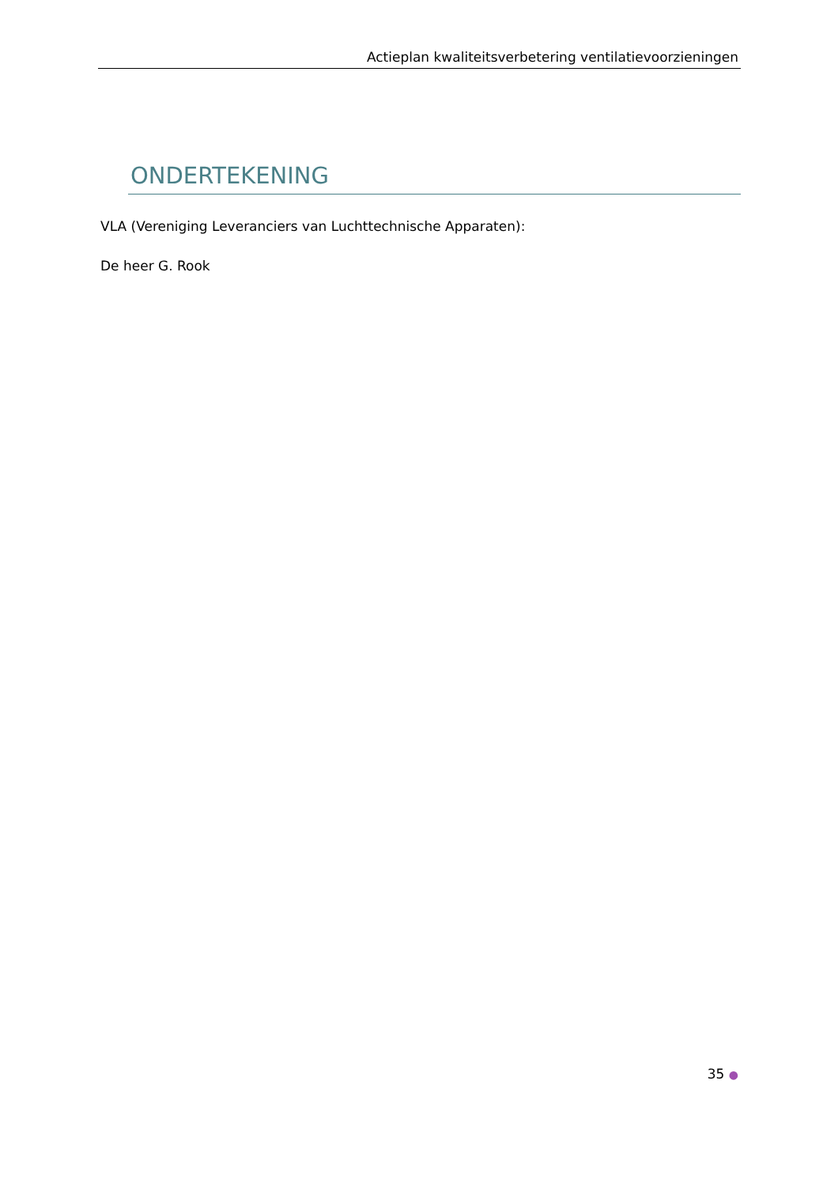Actieplan kwaliteitsverbetering ventilatievoorzieningen
ONDERTEKENING
VLA (Vereniging Leveranciers van Luchttechnische Apparaten):
De heer G. Rook
35 ●